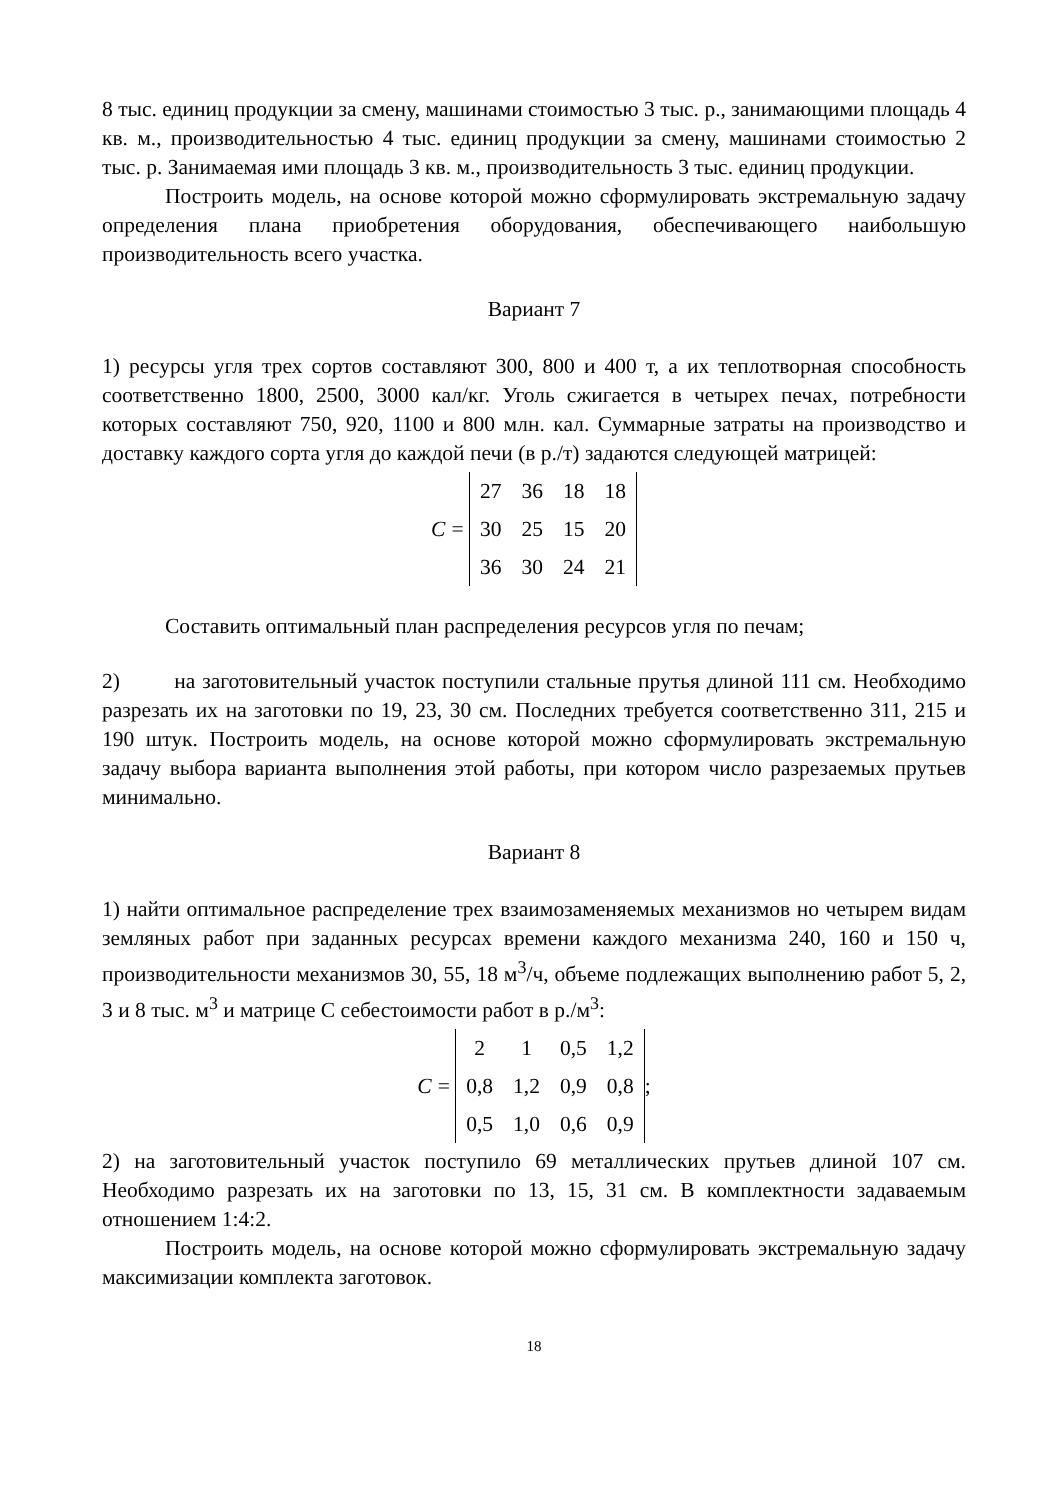8 тыс. единиц продукции за смену, машинами стоимостью 3 тыс. р., занимающими площадь 4 кв. м., производительностью 4 тыс. единиц продукции за смену, машинами стоимостью 2 тыс. р. Занимаемая ими площадь 3 кв. м., производительность 3 тыс. единиц продукции.
Построить модель, на основе которой можно сформулировать экстремальную задачу определения плана приобретения оборудования, обеспечивающего наибольшую производительность всего участка.
Вариант 7
1) ресурсы угля трех сортов составляют 300, 800 и 400 т, а их теплотворная способность соответственно 1800, 2500, 3000 кал/кг. Уголь сжигается в четырех печах, потребности которых составляют 750, 920, 1100 и 800 млн. кал. Суммарные затраты на производство и доставку каждого сорта угля до каждой печи (в р./т) задаются следующей матрицей:
C =
| 27 | 36 | 18 | 18 |
| 30 | 25 | 15 | 20 |
| 36 | 30 | 24 | 21 |
Составить оптимальный план распределения ресурсов угля по печам;
2) на заготовительный участок поступили стальные прутья длиной 111 см. Необходимо разрезать их на заготовки по 19, 23, 30 см. Последних требуется соответственно 311, 215 и 190 штук. Построить модель, на основе которой можно сформулировать экстремальную задачу выбора варианта выполнения этой работы, при котором число разрезаемых прутьев минимально.
Вариант 8
1) найти оптимальное распределение трех взаимозаменяемых механизмов но четырем видам земляных работ при заданных ресурсах времени каждого механизма 240, 160 и 150 ч, производительности механизмов 30, 55, 18 м<sup>3</sup>/ч, объеме подлежащих выполнению работ 5, 2, 3 и 8 тыс. м<sup>3</sup> и матрице С себестоимости работ в р./м<sup>3</sup>:
C =
| 2 | 1 | 0,5 | 1,2 |
| 0,8 | 1,2 | 0,9 | 0,8 |
| 0,5 | 1,0 | 0,6 | 0,9 |
;
2) на заготовительный участок поступило 69 металлических прутьев длиной 107 см. Необходимо разрезать их на заготовки по 13, 15, 31 см. В комплектности задаваемым отношением 1:4:2.
Построить модель, на основе которой можно сформулировать экстремальную задачу максимизации комплекта заготовок.
18